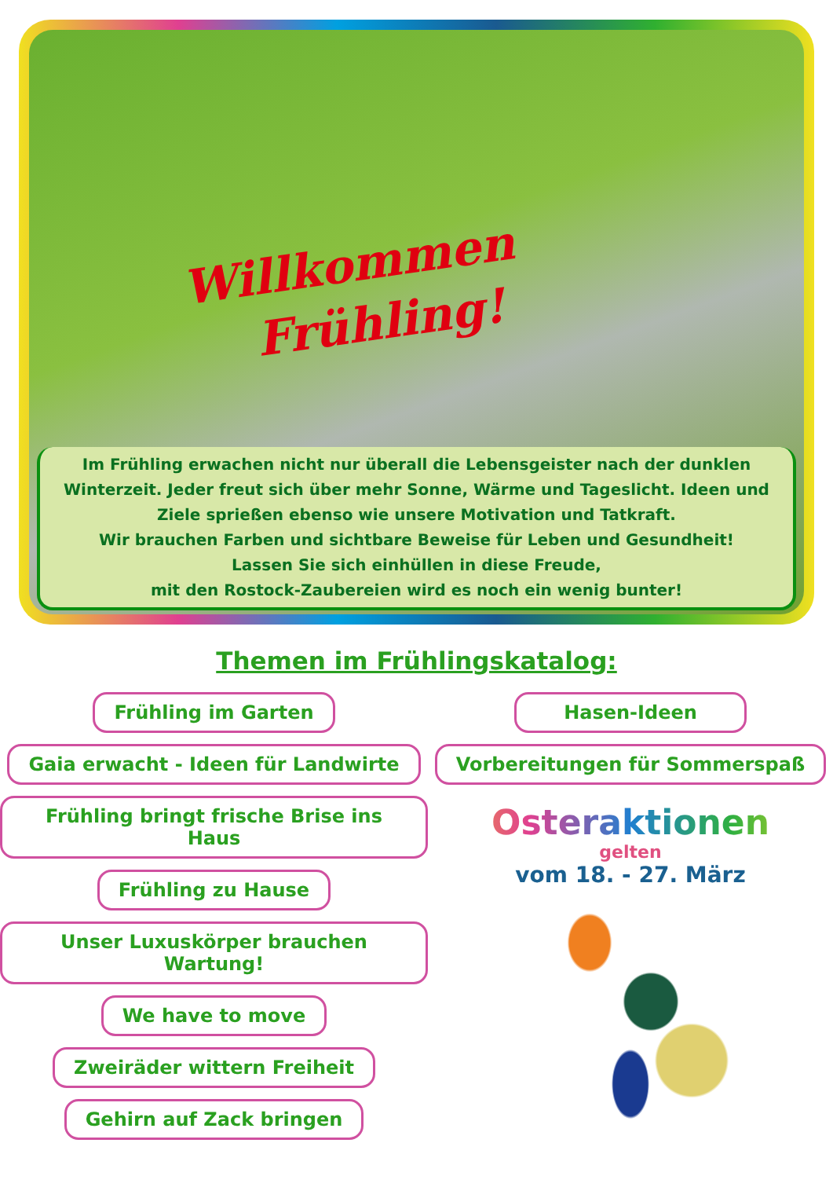Willkommen
Frühling!
Im Frühling erwachen nicht nur überall die Lebensgeister nach der dunklen Winterzeit. Jeder freut sich über mehr Sonne, Wärme und Tageslicht. Ideen und Ziele sprießen ebenso wie unsere Motivation und Tatkraft.
Wir brauchen Farben und sichtbare Beweise für Leben und Gesundheit!
Lassen Sie sich einhüllen in diese Freude,
mit den Rostock-Zaubereien wird es noch ein wenig bunter!
Themen im Frühlingskatalog:
Frühling im Garten
Gaia erwacht - Ideen für Landwirte
Frühling bringt frische Brise ins Haus
Frühling zu Hause
Unser Luxuskörper brauchen Wartung!
We have to move
Zweiräder wittern Freiheit
Gehirn auf Zack bringen
Hasen-Ideen
Vorbereitungen für Sommerspaß
Osteraktionen
gelten
vom 18. - 27. März